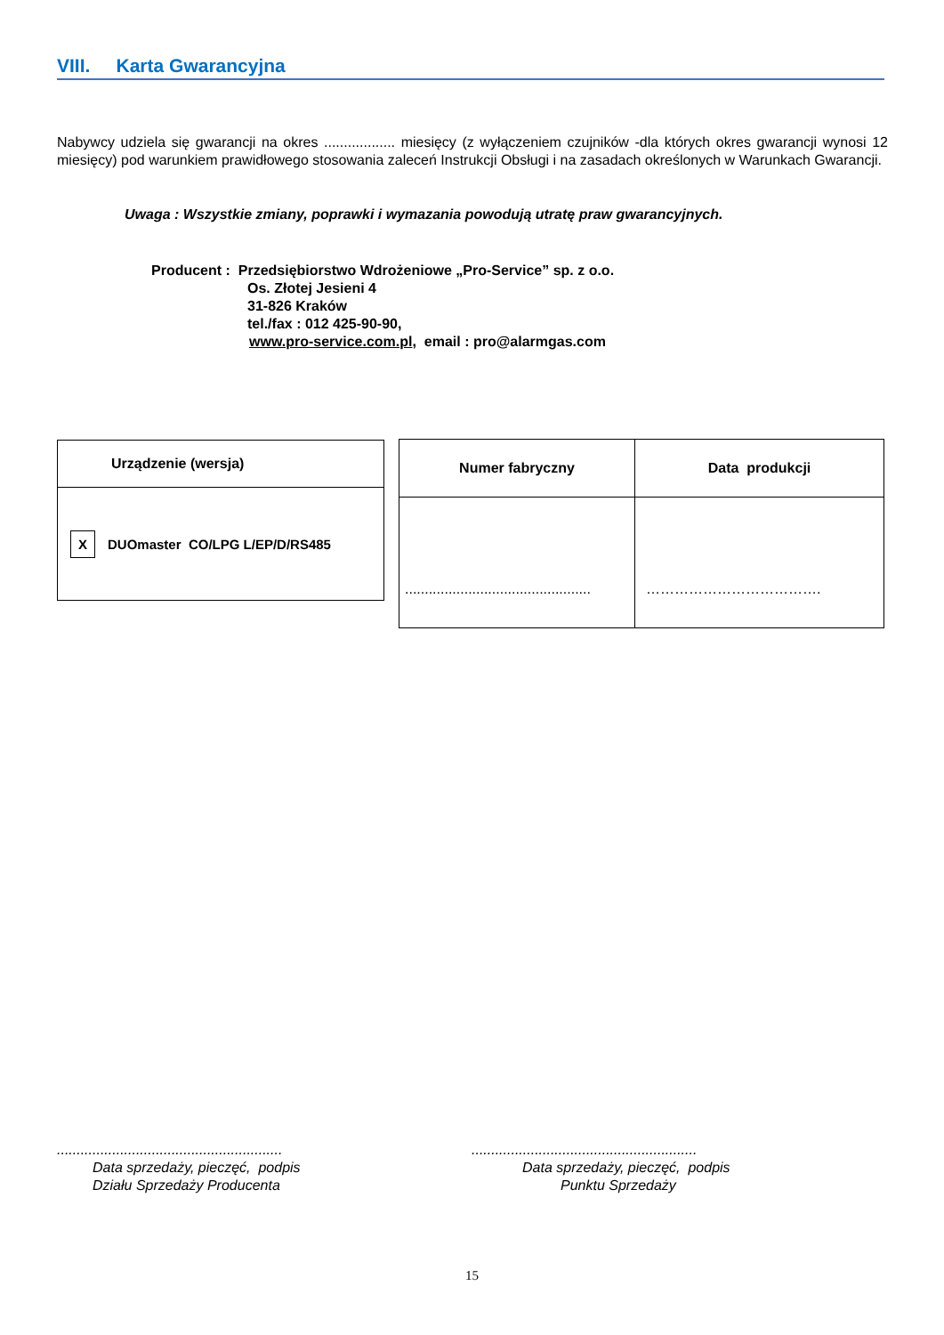VIII. Karta Gwarancyjna
Nabywcy udziela się gwarancji na okres .................. miesięcy (z wyłączeniem czujników -dla których okres gwarancji wynosi 12 miesięcy) pod warunkiem prawidłowego stosowania zaleceń Instrukcji Obsługi i na zasadach określonych w Warunkach Gwarancji.
Uwaga : Wszystkie zmiany, poprawki i wymazania powodują utratę praw gwarancyjnych.
Producent : Przedsiębiorstwo Wdrożeniowe „Pro-Service” sp. z o.o.
Os. Złotej Jesieni 4
31-826 Kraków
tel./fax : 012 425-90-90,
www.pro-service.com.pl, email : pro@alarmgas.com
| Urządzenie (wersja) |
| --- |
| X DUOmaster CO/LPG L/EP/D/RS485 |
| Numer fabryczny | Data produkcji |
| --- | --- |
| ............................................... | ………………………………. |
.........................................................
Data sprzedaży, pieczęć, podpis
Działu Sprzedaży Producenta
.........................................................
Data sprzedaży, pieczęć, podpis
Punktu Sprzedaży
15